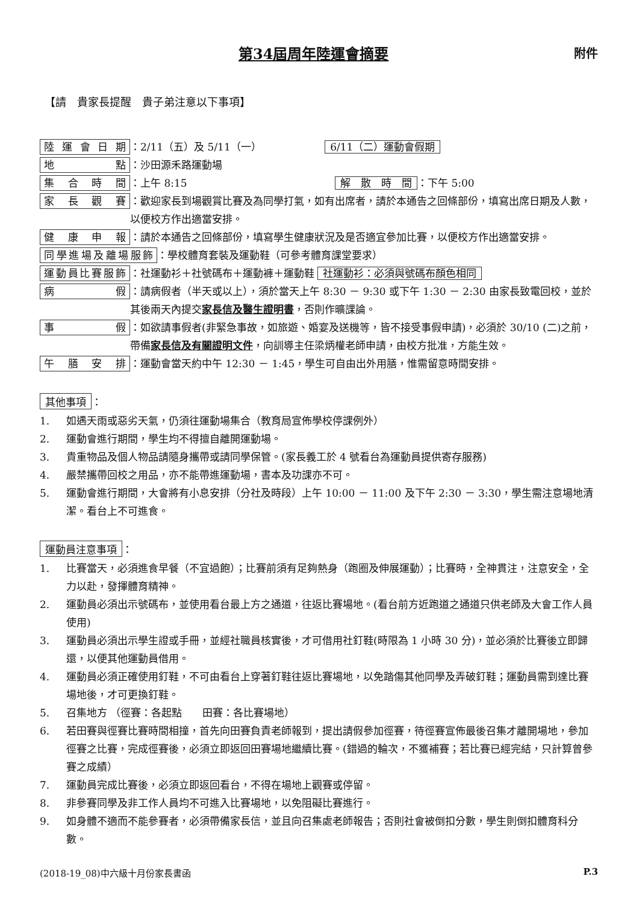第34屆周年陸運會摘要
附件
【請　貴家長提醒　貴子弟注意以下事項】
陸運會日期
：2/11（五）及 5/11（一） 6/11（二）運動會假期
地點
：沙田源禾路運動場
集合時間
：上午 8:15 解　散　時　間 ：下午 5:00
家長觀賽
：歡迎家長到場觀賞比賽及為同學打氣，如有出席者，請於本通告之回條部份，填寫出席日期及人數，以便校方作出適當安排。
健康申報
：請於本通告之回條部份，填寫學生健康狀況及是否適宜參加比賽，以便校方作出適當安排。
同學進場及離場服飾
：學校體育套裝及運動鞋（可參考體育課堂要求）
運動員比賽服飾
：社運動衫＋社號碼布＋運動褲＋運動鞋 社運動衫：必須與號碼布顏色相同
病假
：請病假者（半天或以上），須於當天上午 8:30 － 9:30 或下午 1:30 － 2:30 由家長致電回校，並於其後兩天內提交家長信及醫生證明書，否則作曠課論。
事假
：如欲請事假者(非緊急事故，如旅遊、婚宴及送機等，皆不接受事假申請)，必須於 30/10 (二)之前，帶備家長信及有關證明文件，向訓導主任梁炳權老師申請，由校方批准，方能生效。
午膳安排
：運動會當天約中午 12:30 － 1:45，學生可自由出外用膳，惟需留意時間安排。
其他事項 ：
1. 如遇天雨或惡劣天氣，仍須往運動場集合（教育局宣佈學校停課例外）
2. 運動會進行期間，學生均不得擅自離開運動場。
3. 貴重物品及個人物品請隨身攜帶或請同學保管。(家長義工於 4 號看台為運動員提供寄存服務)
4. 嚴禁攜帶回校之用品，亦不能帶進運動場，書本及功課亦不可。
5. 運動會進行期間，大會將有小息安排（分社及時段）上午 10:00 － 11:00 及下午 2:30 － 3:30，學生需注意場地清潔。看台上不可進食。
運動員注意事項 ：
1. 比賽當天，必須進食早餐（不宜過飽）；比賽前須有足夠熱身（跑圈及伸展運動）；比賽時，全神貫注，注意安全，全力以赴，發揮體育精神。
2. 運動員必須出示號碼布，並使用看台最上方之通道，往返比賽場地。(看台前方近跑道之通道只供老師及大會工作人員使用)
3. 運動員必須出示學生證或手冊，並經社職員核實後，才可借用社釘鞋(時限為 1 小時 30 分)，並必須於比賽後立即歸還，以便其他運動員借用。
4. 運動員必須正確使用釘鞋，不可由看台上穿著釘鞋往返比賽場地，以免踏傷其他同學及弄破釘鞋；運動員需到達比賽場地後，才可更換釘鞋。
5. 召集地方 （徑賽：各起點　　田賽：各比賽場地）
6. 若田賽與徑賽比賽時間相撞，首先向田賽負責老師報到，提出請假參加徑賽，待徑賽宣佈最後召集才離開場地，參加徑賽之比賽，完成徑賽後，必須立即返回田賽場地繼續比賽。(錯過的輪次，不獲補賽；若比賽已經完結，只計算曾參賽之成績）
7. 運動員完成比賽後，必須立即返回看台，不得在場地上觀賽或停留。
8. 非參賽同學及非工作人員均不可進入比賽場地，以免阻礙比賽進行。
9. 如身體不適而不能參賽者，必須帶備家長信，並且向召集處老師報告；否則社會被倒扣分數，學生則倒扣體育科分數。
(2018-19_08)中六級十月份家長書函 P.3